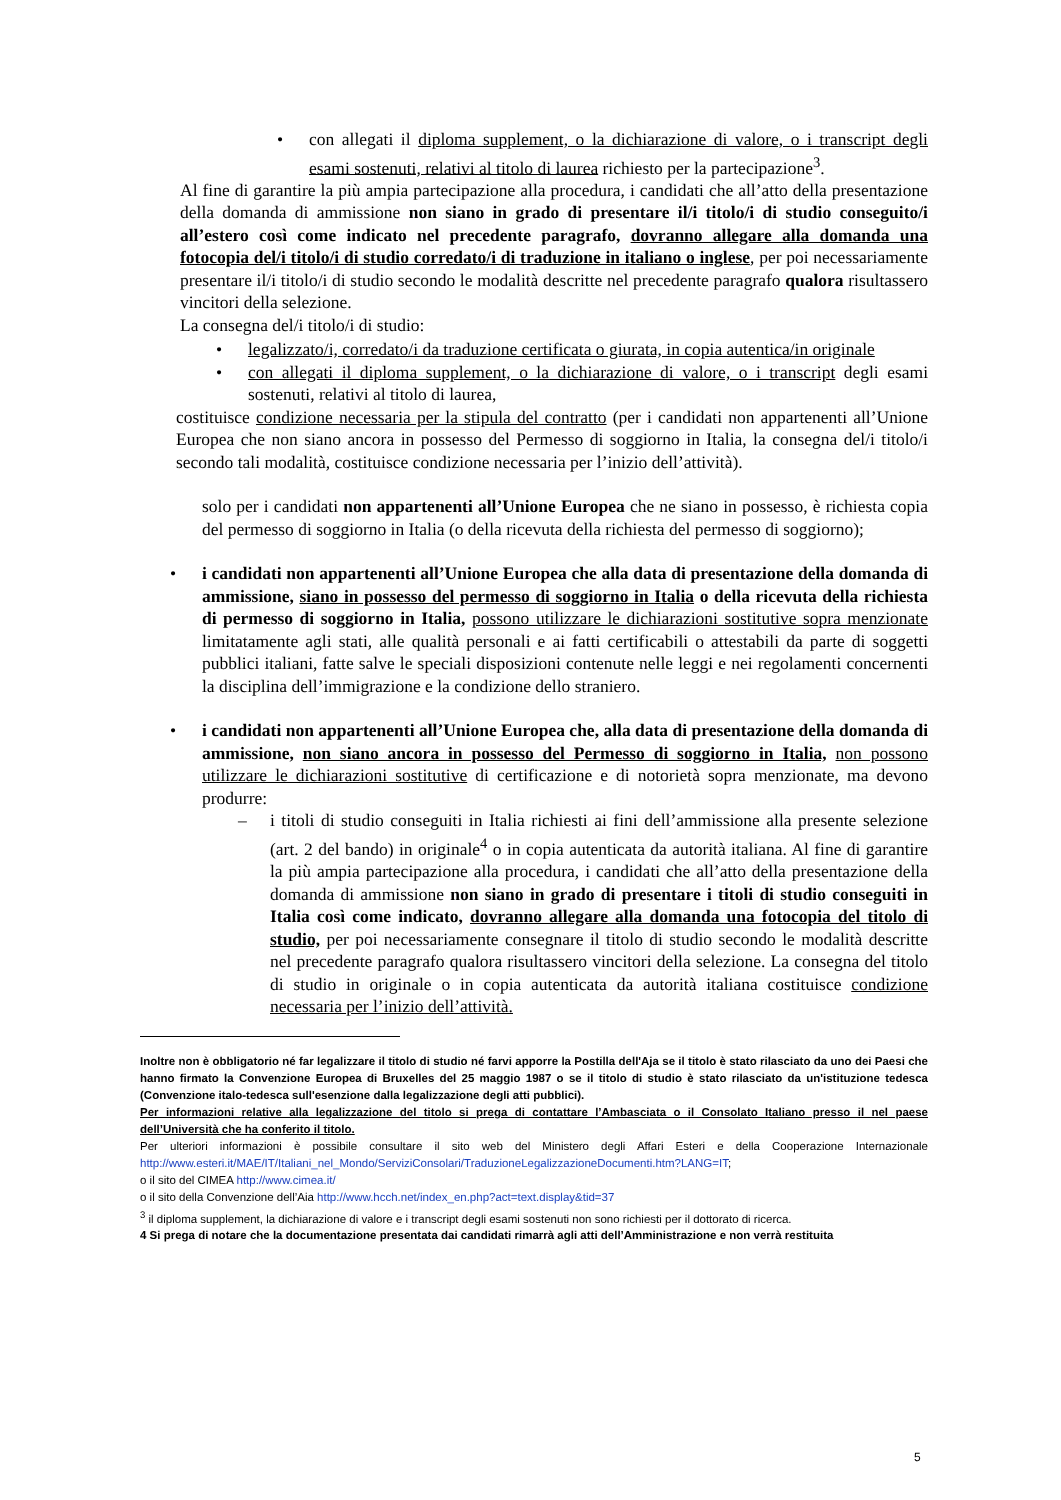• con allegati il diploma supplement, o la dichiarazione di valore, o i transcript degli esami sostenuti, relativi al titolo di laurea richiesto per la partecipazione<sup>3</sup>.
Al fine di garantire la più ampia partecipazione alla procedura, i candidati che all’atto della presentazione della domanda di ammissione non siano in grado di presentare il/i titolo/i di studio conseguito/i all’estero così come indicato nel precedente paragrafo, dovranno allegare alla domanda una fotocopia del/i titolo/i di studio corredato/i di traduzione in italiano o inglese, per poi necessariamente presentare il/i titolo/i di studio secondo le modalità descritte nel precedente paragrafo qualora risultassero vincitori della selezione.
La consegna del/i titolo/i di studio:
• legalizzato/i, corredato/i da traduzione certificata o giurata, in copia autentica/in originale
• con allegati il diploma supplement, o la dichiarazione di valore, o i transcript degli esami sostenuti, relativi al titolo di laurea,
costituisce condizione necessaria per la stipula del contratto (per i candidati non appartenenti all’Unione Europea che non siano ancora in possesso del Permesso di soggiorno in Italia, la consegna del/i titolo/i secondo tali modalità, costituisce condizione necessaria per l’inizio dell’attività).
solo per i candidati non appartenenti all’Unione Europea che ne siano in possesso, è richiesta copia del permesso di soggiorno in Italia (o della ricevuta della richiesta del permesso di soggiorno);
• i candidati non appartenenti all’Unione Europea che alla data di presentazione della domanda di ammissione, siano in possesso del permesso di soggiorno in Italia o della ricevuta della richiesta di permesso di soggiorno in Italia, possono utilizzare le dichiarazioni sostitutive sopra menzionate limitatamente agli stati, alle qualità personali e ai fatti certificabili o attestabili da parte di soggetti pubblici italiani, fatte salve le speciali disposizioni contenute nelle leggi e nei regolamenti concernenti la disciplina dell’immigrazione e la condizione dello straniero.
• i candidati non appartenenti all’Unione Europea che, alla data di presentazione della domanda di ammissione, non siano ancora in possesso del Permesso di soggiorno in Italia, non possono utilizzare le dichiarazioni sostitutive di certificazione e di notorietà sopra menzionate, ma devono produrre:
– i titoli di studio conseguiti in Italia richiesti ai fini dell’ammissione alla presente selezione (art. 2 del bando) in originale<sup>4</sup> o in copia autenticata da autorità italiana. Al fine di garantire la più ampia partecipazione alla procedura, i candidati che all’atto della presentazione della domanda di ammissione non siano in grado di presentare i titoli di studio conseguiti in Italia così come indicato, dovranno allegare alla domanda una fotocopia del titolo di studio, per poi necessariamente consegnare il titolo di studio secondo le modalità descritte nel precedente paragrafo qualora risultassero vincitori della selezione. La consegna del titolo di studio in originale o in copia autenticata da autorità italiana costituisce condizione necessaria per l’inizio dell’attività.
Inoltre non è obbligatorio né far legalizzare il titolo di studio né farvi apporre la Postilla dell'Aja se il titolo è stato rilasciato da uno dei Paesi che hanno firmato la Convenzione Europea di Bruxelles del 25 maggio 1987 o se il titolo di studio è stato rilasciato da un'istituzione tedesca (Convenzione italo-tedesca sull'esenzione dalla legalizzazione degli atti pubblici).
Per informazioni relative alla legalizzazione del titolo si prega di contattare l’Ambasciata o il Consolato Italiano presso il nel paese dell’Università che ha conferito il titolo.
Per ulteriori informazioni è possibile consultare il sito web del Ministero degli Affari Esteri e della Cooperazione Internazionale http://www.esteri.it/MAE/IT/Italiani_nel_Mondo/ServiziConsolari/TraduzioneLegalizzazioneDocumenti.htm?LANG=IT;
o il sito del CIMEA http://www.cimea.it/
o il sito della Convenzione dell’Aia http://www.hcch.net/index_en.php?act=text.display&tid=37
<sup>3</sup> il diploma supplement, la dichiarazione di valore e i transcript degli esami sostenuti non sono richiesti per il dottorato di ricerca.
4 Si prega di notare che la documentazione presentata dai candidati rimarrà agli atti dell’Amministrazione e non verrà restituita
5